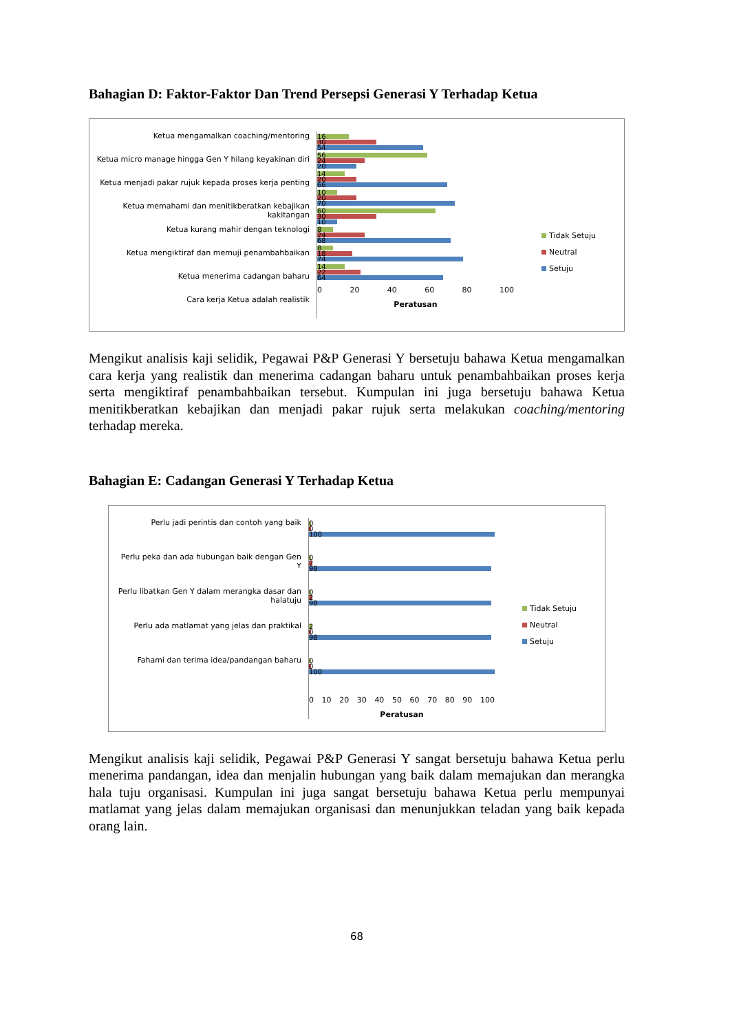Bahagian D: Faktor-Faktor Dan Trend Persepsi Generasi Y Terhadap Ketua
Ketua mengamalkan coaching/mentoring
Ketua micro manage hingga Gen Y hilang keyakinan diri
Ketua menjadi pakar rujuk kepada proses kerja penting
Ketua memahami dan menitikberatkan kebajikan kakitangan
Ketua kurang mahir dengan teknologi
Ketua mengiktiraf dan memuji penambahbaikan
Ketua menerima cadangan baharu
Cara kerja Ketua adalah realistik
16
30
54
56
24
20
14
20
66
10
20
70
60
30
10
8
24
68
8
18
74
14
22
64
0 20 40 60 80 100
Peratusan
Tidak Setuju
Neutral
Setuju
Mengikut analisis kaji selidik, Pegawai P&P Generasi Y bersetuju bahawa Ketua mengamalkan cara kerja yang realistik dan menerima cadangan baharu untuk penambahbaikan proses kerja serta mengiktiraf penambahbaikan tersebut. Kumpulan ini juga bersetuju bahawa Ketua menitikberatkan kebajikan dan menjadi pakar rujuk serta melakukan coaching/mentoring terhadap mereka.
Bahagian E: Cadangan Generasi Y Terhadap Ketua
Perlu jadi perintis dan contoh yang baik
Perlu peka dan ada hubungan baik dengan Gen Y
Perlu libatkan Gen Y dalam merangka dasar dan halatuju
Perlu ada matlamat yang jelas dan praktikal
Fahami dan terima idea/pandangan baharu
0
0
100
0
2
98
0
2
98
2
0
98
0
0
100
0 10 20 30 40 50 60 70 80 90 100
Peratusan
Tidak Setuju
Neutral
Setuju
Mengikut analisis kaji selidik, Pegawai P&P Generasi Y sangat bersetuju bahawa Ketua perlu menerima pandangan, idea dan menjalin hubungan yang baik dalam memajukan dan merangka hala tuju organisasi. Kumpulan ini juga sangat bersetuju bahawa Ketua perlu mempunyai matlamat yang jelas dalam memajukan organisasi dan menunjukkan teladan yang baik kepada orang lain.
68